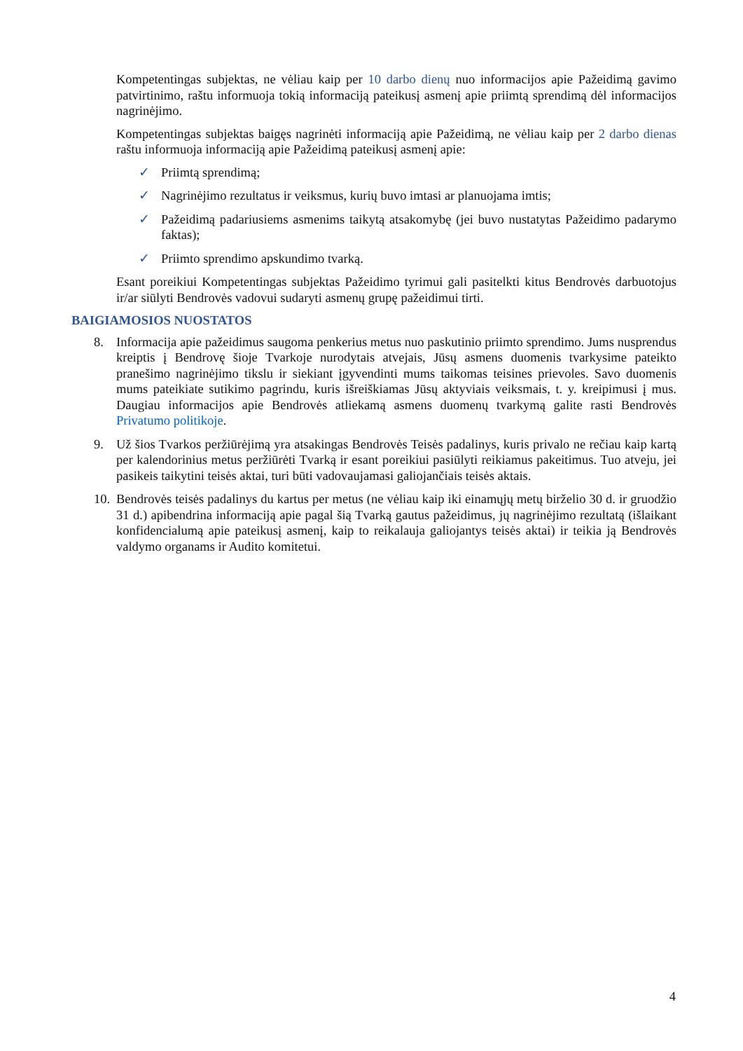Kompetentingas subjektas, ne vėliau kaip per 10 darbo dienų nuo informacijos apie Pažeidimą gavimo patvirtinimo, raštu informuoja tokią informaciją pateikusį asmenį apie priimtą sprendimą dėl informacijos nagrinėjimo.
Kompetentingas subjektas baigęs nagrinėti informaciją apie Pažeidimą, ne vėliau kaip per 2 darbo dienas raštu informuoja informaciją apie Pažeidimą pateikusį asmenį apie:
✓ Priimtą sprendimą;
✓ Nagrinėjimo rezultatus ir veiksmus, kurių buvo imtasi ar planuojama imtis;
✓ Pažeidimą padariusiems asmenims taikytą atsakomybę (jei buvo nustatytas Pažeidimo padarymo faktas);
✓ Priimto sprendimo apskundimo tvarką.
Esant poreikiui Kompetentingas subjektas Pažeidimo tyrimui gali pasitelkti kitus Bendrovės darbuotojus ir/ar siūlyti Bendrovės vadovui sudaryti asmenų grupę pažeidimui tirti.
BAIGIAMOSIOS NUOSTATOS
8. Informacija apie pažeidimus saugoma penkerius metus nuo paskutinio priimto sprendimo. Jums nusprendus kreiptis į Bendrovę šioje Tvarkoje nurodytais atvejais, Jūsų asmens duomenis tvarkysime pateikto pranešimo nagrinėjimo tikslu ir siekiant įgyvendinti mums taikomas teisines prievoles. Savo duomenis mums pateikiate sutikimo pagrindu, kuris išreiškiamas Jūsų aktyviais veiksmais, t. y. kreipimusi į mus. Daugiau informacijos apie Bendrovės atliekamą asmens duomenų tvarkymą galite rasti Bendrovės Privatumo politikoje.
9. Už šios Tvarkos peržiūrėjimą yra atsakingas Bendrovės Teisės padalinys, kuris privalo ne rečiau kaip kartą per kalendorinius metus peržiūrėti Tvarką ir esant poreikiui pasiūlyti reikiamus pakeitimus. Tuo atveju, jei pasikeis taikytini teisės aktai, turi būti vadovaujamasi galiojančiais teisės aktais.
10. Bendrovės teisės padalinys du kartus per metus (ne vėliau kaip iki einamųjų metų birželio 30 d. ir gruodžio 31 d.) apibendrina informaciją apie pagal šią Tvarką gautus pažeidimus, jų nagrinėjimo rezultatą (išlaikant konfidencialumą apie pateikusį asmenį, kaip to reikalauja galiojantys teisės aktai) ir teikia ją Bendrovės valdymo organams ir Audito komitetui.
4